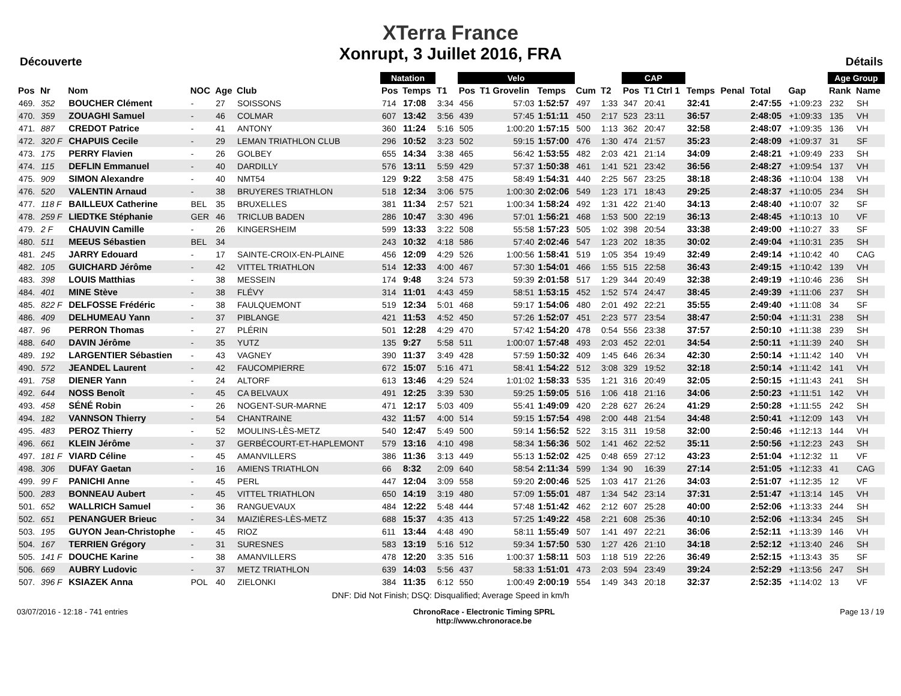Découverte
XTerra France
Xonrupt, 3 Juillet 2016, FRA
Détails
| | | | | | | Natation | | | Velo | | | | | CAP | | | | | | Age Group | |
| --- | --- | --- | --- | --- | --- | --- | --- | --- | --- | --- | --- | --- | --- | --- | --- | --- | --- | --- | --- | --- | --- |
| Pos | Nr | Nom | NOC | Age | Club | Pos | Temps | T1 | Pos | T1 Grovelin | Temps | Cum | T2 | Pos | T1 Ctrl 1 | Temps | Penal | Total | Gap | Rank | Name |
| 469. | 352 | BOUCHER Clément | - | 27 | SOISSONS | 714 | 17:08 | 3:34 | 456 | 57:03 | 1:52:57 | 497 | 1:33 | 347 | 20:41 | 32:41 | | 2:47:55 | +1:09:23 | 232 | SH |
| 470. | 359 | ZOUAGHI Samuel | - | 46 | COLMAR | 607 | 13:42 | 3:56 | 439 | 57:45 | 1:51:11 | 450 | 2:17 | 523 | 23:11 | 36:57 | | 2:48:05 | +1:09:33 | 135 | VH |
| 471. | 887 | CREDOT Patrice | - | 41 | ANTONY | 360 | 11:24 | 5:16 | 505 | 1:00:20 | 1:57:15 | 500 | 1:13 | 362 | 20:47 | 32:58 | | 2:48:07 | +1:09:35 | 136 | VH |
| 472. | 320 F | CHAPUIS Cecile | - | 29 | LEMAN TRIATHLON CLUB | 296 | 10:52 | 3:23 | 502 | 59:15 | 1:57:00 | 476 | 1:30 | 474 | 21:57 | 35:23 | | 2:48:09 | +1:09:37 | 31 | SF |
| 473. | 175 | PERRY Flavien | - | 26 | GOLBEY | 655 | 14:34 | 3:38 | 465 | 56:42 | 1:53:55 | 482 | 2:03 | 421 | 21:14 | 34:09 | | 2:48:21 | +1:09:49 | 233 | SH |
| 474. | 115 | DEFLIN Emmanuel | - | 40 | DARDILLY | 576 | 13:11 | 5:59 | 429 | 57:37 | 1:50:38 | 461 | 1:41 | 521 | 23:42 | 36:56 | | 2:48:27 | +1:09:54 | 137 | VH |
| 475. | 909 | SIMON Alexandre | - | 40 | NMT54 | 129 | 9:22 | 3:58 | 475 | 58:49 | 1:54:31 | 440 | 2:25 | 567 | 23:25 | 38:18 | | 2:48:36 | +1:10:04 | 138 | VH |
| 476. | 520 | VALENTIN Arnaud | - | 38 | BRUYERES TRIATHLON | 518 | 12:34 | 3:06 | 575 | 1:00:30 | 2:02:06 | 549 | 1:23 | 171 | 18:43 | 29:25 | | 2:48:37 | +1:10:05 | 234 | SH |
| 477. | 118 F | BAILLEUX Catherine | BEL | 35 | BRUXELLES | 381 | 11:34 | 2:57 | 521 | 1:00:34 | 1:58:24 | 492 | 1:31 | 422 | 21:40 | 34:13 | | 2:48:40 | +1:10:07 | 32 | SF |
| 478. | 259 F | LIEDTKE Stéphanie | GER | 46 | TRICLUB BADEN | 286 | 10:47 | 3:30 | 496 | 57:01 | 1:56:21 | 468 | 1:53 | 500 | 22:19 | 36:13 | | 2:48:45 | +1:10:13 | 10 | VF |
| 479. | 2 F | CHAUVIN Camille | - | 26 | KINGERSHEIM | 599 | 13:33 | 3:22 | 508 | 55:58 | 1:57:23 | 505 | 1:02 | 398 | 20:54 | 33:38 | | 2:49:00 | +1:10:27 | 33 | SF |
| 480. | 511 | MEEUS Sébastien | BEL | 34 | | 243 | 10:32 | 4:18 | 586 | 57:40 | 2:02:46 | 547 | 1:23 | 202 | 18:35 | 30:02 | | 2:49:04 | +1:10:31 | 235 | SH |
| 481. | 245 | JARRY Edouard | - | 17 | SAINTE-CROIX-EN-PLAINE | 456 | 12:09 | 4:29 | 526 | 1:00:56 | 1:58:41 | 519 | 1:05 | 354 | 19:49 | 32:49 | | 2:49:14 | +1:10:42 | 40 | CAG |
| 482. | 105 | GUICHARD Jérôme | - | 42 | VITTEL TRIATHLON | 514 | 12:33 | 4:00 | 467 | 57:30 | 1:54:01 | 466 | 1:55 | 515 | 22:58 | 36:43 | | 2:49:15 | +1:10:42 | 139 | VH |
| 483. | 398 | LOUIS Matthias | - | 38 | MESSEIN | 174 | 9:48 | 3:24 | 573 | 59:39 | 2:01:58 | 517 | 1:29 | 344 | 20:49 | 32:38 | | 2:49:19 | +1:10:46 | 236 | SH |
| 484. | 401 | MINE Stève | - | 38 | FLÉVY | 314 | 11:01 | 4:43 | 459 | 58:51 | 1:53:15 | 452 | 1:52 | 574 | 24:47 | 38:45 | | 2:49:39 | +1:11:06 | 237 | SH |
| 485. | 822 F | DELFOSSE Frédéric | - | 38 | FAULQUEMONT | 519 | 12:34 | 5:01 | 468 | 59:17 | 1:54:06 | 480 | 2:01 | 492 | 22:21 | 35:55 | | 2:49:40 | +1:11:08 | 34 | SF |
| 486. | 409 | DELHUMEAU Yann | - | 37 | PIBLANGE | 421 | 11:53 | 4:52 | 450 | 57:26 | 1:52:07 | 451 | 2:23 | 577 | 23:54 | 38:47 | | 2:50:04 | +1:11:31 | 238 | SH |
| 487. | 96 | PERRON Thomas | - | 27 | PLÉRIN | 501 | 12:28 | 4:29 | 470 | 57:42 | 1:54:20 | 478 | 0:54 | 556 | 23:38 | 37:57 | | 2:50:10 | +1:11:38 | 239 | SH |
| 488. | 640 | DAVIN Jérôme | - | 35 | YUTZ | 135 | 9:27 | 5:58 | 511 | 1:00:07 | 1:57:48 | 493 | 2:03 | 452 | 22:01 | 34:54 | | 2:50:11 | +1:11:39 | 240 | SH |
| 489. | 192 | LARGENTIER Sébastien | - | 43 | VAGNEY | 390 | 11:37 | 3:49 | 428 | 57:59 | 1:50:32 | 409 | 1:45 | 646 | 26:34 | 42:30 | | 2:50:14 | +1:11:42 | 140 | VH |
| 490. | 572 | JEANDEL Laurent | - | 42 | FAUCOMPIERRE | 672 | 15:07 | 5:16 | 471 | 58:41 | 1:54:22 | 512 | 3:08 | 329 | 19:52 | 32:18 | | 2:50:14 | +1:11:42 | 141 | VH |
| 491. | 758 | DIENER Yann | - | 24 | ALTORF | 613 | 13:46 | 4:29 | 524 | 1:01:02 | 1:58:33 | 535 | 1:21 | 316 | 20:49 | 32:05 | | 2:50:15 | +1:11:43 | 241 | SH |
| 492. | 644 | NOSS Benoît | - | 45 | CA BELVAUX | 491 | 12:25 | 3:39 | 530 | 59:25 | 1:59:05 | 516 | 1:06 | 418 | 21:16 | 34:06 | | 2:50:23 | +1:11:51 | 142 | VH |
| 493. | 458 | SÉNÉ Robin | - | 26 | NOGENT-SUR-MARNE | 471 | 12:17 | 5:03 | 409 | 55:41 | 1:49:09 | 420 | 2:28 | 627 | 26:24 | 41:29 | | 2:50:28 | +1:11:55 | 242 | SH |
| 494. | 182 | VANNSON Thierry | - | 54 | CHANTRAINE | 432 | 11:57 | 4:00 | 514 | 59:15 | 1:57:54 | 498 | 2:00 | 448 | 21:54 | 34:48 | | 2:50:41 | +1:12:09 | 143 | VH |
| 495. | 483 | PEROZ Thierry | - | 52 | MOULINS-LÈS-METZ | 540 | 12:47 | 5:49 | 500 | 59:14 | 1:56:52 | 522 | 3:15 | 311 | 19:58 | 32:00 | | 2:50:46 | +1:12:13 | 144 | VH |
| 496. | 661 | KLEIN Jérôme | - | 37 | GERBÉCOURT-ET-HAPLEMONT | 579 | 13:16 | 4:10 | 498 | 58:34 | 1:56:36 | 502 | 1:41 | 462 | 22:52 | 35:11 | | 2:50:56 | +1:12:23 | 243 | SH |
| 497. | 181 F | VIARD Céline | - | 45 | AMANVILLERS | 386 | 11:36 | 3:13 | 449 | 55:13 | 1:52:02 | 425 | 0:48 | 659 | 27:12 | 43:23 | | 2:51:04 | +1:12:32 | 11 | VF |
| 498. | 306 | DUFAY Gaetan | - | 16 | AMIENS TRIATHLON | 66 | 8:32 | 2:09 | 640 | 58:54 | 2:11:34 | 599 | 1:34 | 90 | 16:39 | 27:14 | | 2:51:05 | +1:12:33 | 41 | CAG |
| 499. | 99 F | PANICHI Anne | - | 45 | PERL | 447 | 12:04 | 3:09 | 558 | 59:20 | 2:00:46 | 525 | 1:03 | 417 | 21:26 | 34:03 | | 2:51:07 | +1:12:35 | 12 | VF |
| 500. | 283 | BONNEAU Aubert | - | 45 | VITTEL TRIATHLON | 650 | 14:19 | 3:19 | 480 | 57:09 | 1:55:01 | 487 | 1:34 | 542 | 23:14 | 37:31 | | 2:51:47 | +1:13:14 | 145 | VH |
| 501. | 652 | WALLRICH Samuel | - | 36 | RANGUEVAUX | 484 | 12:22 | 5:48 | 444 | 57:48 | 1:51:42 | 462 | 2:12 | 607 | 25:28 | 40:00 | | 2:52:06 | +1:13:33 | 244 | SH |
| 502. | 651 | PENANGUER Brieuc | - | 34 | MAIZIÈRES-LÈS-METZ | 688 | 15:37 | 4:35 | 413 | 57:25 | 1:49:22 | 458 | 2:21 | 608 | 25:36 | 40:10 | | 2:52:06 | +1:13:34 | 245 | SH |
| 503. | 195 | GUYON Jean-Christophe | - | 45 | RIOZ | 611 | 13:44 | 4:48 | 490 | 58:11 | 1:55:49 | 507 | 1:41 | 497 | 22:21 | 36:06 | | 2:52:11 | +1:13:39 | 146 | VH |
| 504. | 167 | TERRIEN Grégory | - | 31 | SURESNES | 583 | 13:19 | 5:16 | 512 | 59:34 | 1:57:50 | 530 | 1:27 | 426 | 21:10 | 34:18 | | 2:52:12 | +1:13:40 | 246 | SH |
| 505. | 141 F | DOUCHE Karine | - | 38 | AMANVILLERS | 478 | 12:20 | 3:35 | 516 | 1:00:37 | 1:58:11 | 503 | 1:18 | 519 | 22:26 | 36:49 | | 2:52:15 | +1:13:43 | 35 | SF |
| 506. | 669 | AUBRY Ludovic | - | 37 | METZ TRIATHLON | 639 | 14:03 | 5:56 | 437 | 58:33 | 1:51:01 | 473 | 2:03 | 594 | 23:49 | 39:24 | | 2:52:29 | +1:13:56 | 247 | SH |
| 507. | 396 F | KSIAZEK Anna | POL | 40 | ZIELONKI | 384 | 11:35 | 6:12 | 550 | 1:00:49 | 2:00:19 | 554 | 1:49 | 343 | 20:18 | 32:37 | | 2:52:35 | +1:14:02 | 13 | VF |
DNF: Did Not Finish; DSQ: Disqualified; Average Speed in km/h
03/07/2016 - 12:18 - 741 entries
ChronoRace - Electronic Timing SPRL
http://www.chronorace.be
Page 13 / 19